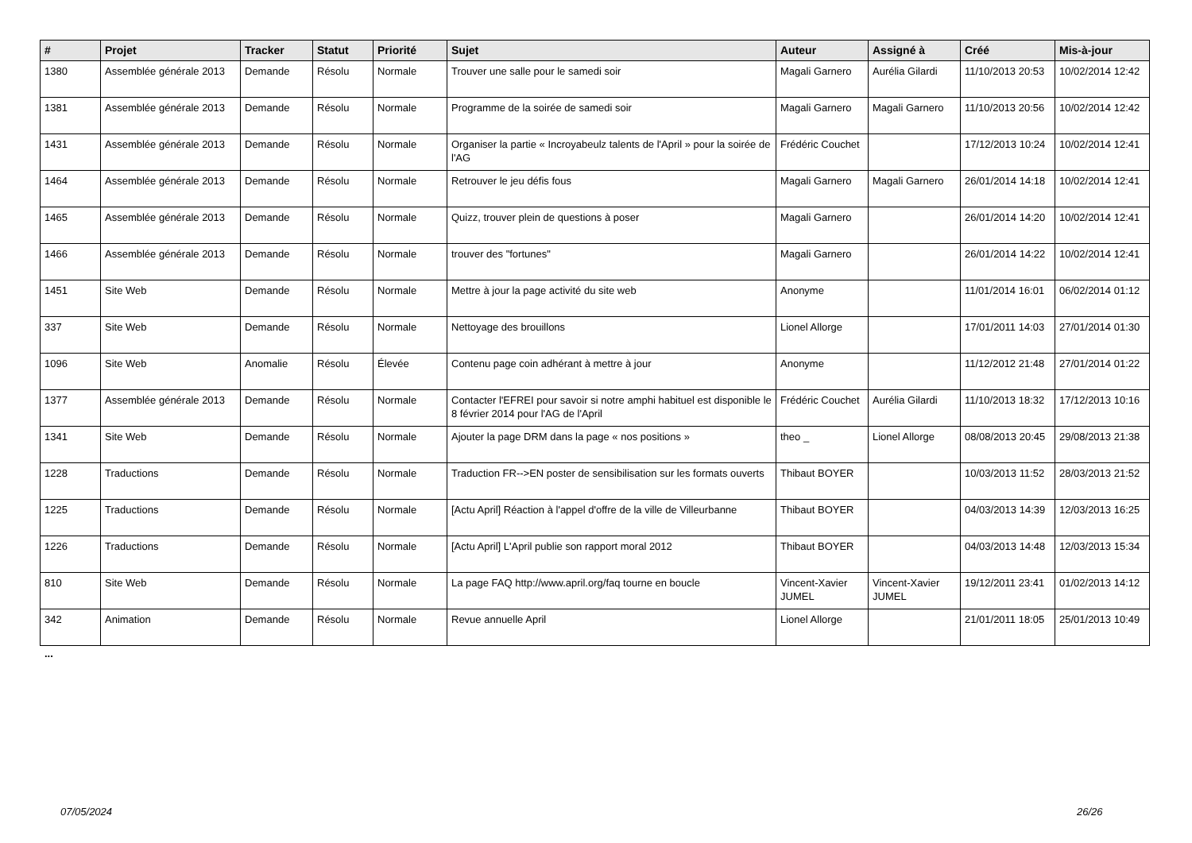| # | Projet | Tracker | Statut | Priorité | Sujet | Auteur | Assigné à | Créé | Mis-à-jour |
| --- | --- | --- | --- | --- | --- | --- | --- | --- | --- |
| 1380 | Assemblée générale 2013 | Demande | Résolu | Normale | Trouver une salle pour le samedi soir | Magali Garnero | Aurélia Gilardi | 11/10/2013 20:53 | 10/02/2014 12:42 |
| 1381 | Assemblée générale 2013 | Demande | Résolu | Normale | Programme de la soirée de samedi soir | Magali Garnero | Magali Garnero | 11/10/2013 20:56 | 10/02/2014 12:42 |
| 1431 | Assemblée générale 2013 | Demande | Résolu | Normale | Organiser la partie « Incroyabeulz talents de l'April » pour la soirée de l'AG | Frédéric Couchet | | 17/12/2013 10:24 | 10/02/2014 12:41 |
| 1464 | Assemblée générale 2013 | Demande | Résolu | Normale | Retrouver le jeu défis fous | Magali Garnero | Magali Garnero | 26/01/2014 14:18 | 10/02/2014 12:41 |
| 1465 | Assemblée générale 2013 | Demande | Résolu | Normale | Quizz, trouver plein de questions à poser | Magali Garnero | | 26/01/2014 14:20 | 10/02/2014 12:41 |
| 1466 | Assemblée générale 2013 | Demande | Résolu | Normale | trouver des "fortunes" | Magali Garnero | | 26/01/2014 14:22 | 10/02/2014 12:41 |
| 1451 | Site Web | Demande | Résolu | Normale | Mettre à jour la page activité du site web | Anonyme | | 11/01/2014 16:01 | 06/02/2014 01:12 |
| 337 | Site Web | Demande | Résolu | Normale | Nettoyage des brouillons | Lionel Allorge | | 17/01/2011 14:03 | 27/01/2014 01:30 |
| 1096 | Site Web | Anomalie | Résolu | Élevée | Contenu page coin adhérant à mettre à jour | Anonyme | | 11/12/2012 21:48 | 27/01/2014 01:22 |
| 1377 | Assemblée générale 2013 | Demande | Résolu | Normale | Contacter l'EFREI pour savoir si notre amphi habituel est disponible le 8 février 2014 pour l'AG de l'April | Frédéric Couchet | Aurélia Gilardi | 11/10/2013 18:32 | 17/12/2013 10:16 |
| 1341 | Site Web | Demande | Résolu | Normale | Ajouter la page DRM dans la page « nos positions » | theo _ | Lionel Allorge | 08/08/2013 20:45 | 29/08/2013 21:38 |
| 1228 | Traductions | Demande | Résolu | Normale | Traduction FR-->EN poster de sensibilisation sur les formats ouverts | Thibaut BOYER | | 10/03/2013 11:52 | 28/03/2013 21:52 |
| 1225 | Traductions | Demande | Résolu | Normale | [Actu April] Réaction à l'appel d'offre de la ville de Villeurbanne | Thibaut BOYER | | 04/03/2013 14:39 | 12/03/2013 16:25 |
| 1226 | Traductions | Demande | Résolu | Normale | [Actu April] L'April publie son rapport moral 2012 | Thibaut BOYER | | 04/03/2013 14:48 | 12/03/2013 15:34 |
| 810 | Site Web | Demande | Résolu | Normale | La page FAQ http://www.april.org/faq tourne en boucle | Vincent-Xavier JUMEL | Vincent-Xavier JUMEL | 19/12/2011 23:41 | 01/02/2013 14:12 |
| 342 | Animation | Demande | Résolu | Normale | Revue annuelle April | Lionel Allorge | | 21/01/2011 18:05 | 25/01/2013 10:49 |
...
07/05/2024 26/26